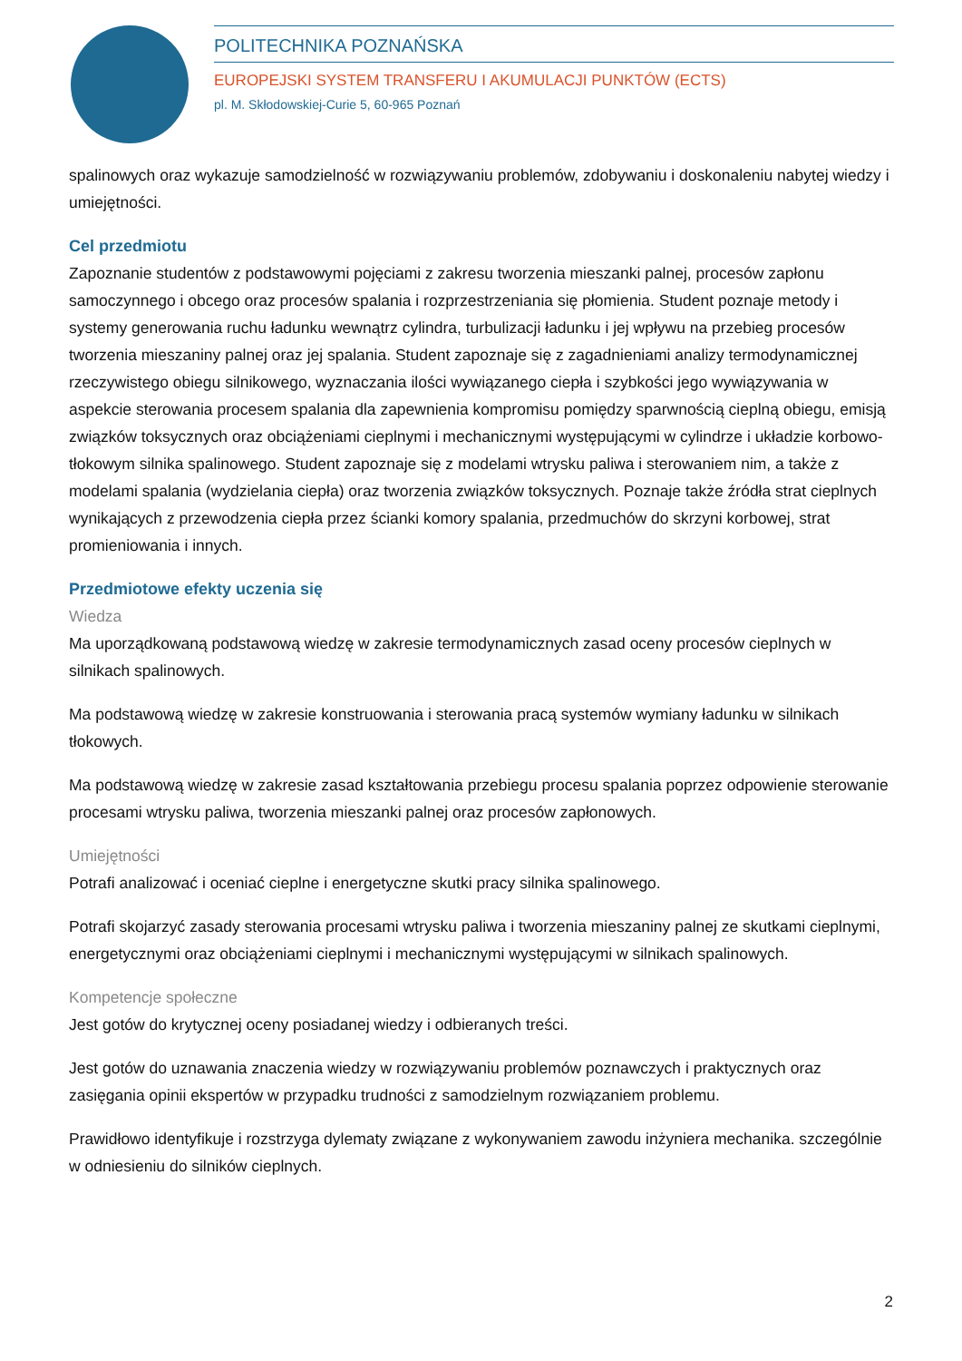POLITECHNIKA POZNAŃSKA
EUROPEJSKI SYSTEM TRANSFERU I AKUMULACJI PUNKTÓW (ECTS)
pl. M. Skłodowskiej-Curie 5, 60-965 Poznań
spalinowych oraz wykazuje samodzielność w rozwiązywaniu problemów, zdobywaniu i doskonaleniu nabytej wiedzy i umiejętności.
Cel przedmiotu
Zapoznanie studentów z podstawowymi pojęciami z zakresu tworzenia mieszanki palnej, procesów zapłonu samoczynnego i obcego oraz procesów spalania i rozprzestrzeniania się płomienia. Student poznaje metody i systemy generowania ruchu ładunku wewnątrz cylindra, turbulizacji ładunku i jej wpływu na przebieg procesów tworzenia mieszaniny palnej oraz jej spalania. Student zapoznaje się z zagadnieniami analizy termodynamicznej rzeczywistego obiegu silnikowego, wyznaczania ilości wywiązanego ciepła i szybkości jego wywiązywania w aspekcie sterowania procesem spalania dla zapewnienia kompromisu pomiędzy sparwnością cieplną obiegu, emisją związków toksycznych oraz obciążeniami cieplnymi i mechanicznymi występującymi w cylindrze i układzie korbowo-tłokowym silnika spalinowego. Student zapoznaje się z modelami wtrysku paliwa i sterowaniem nim, a także z modelami spalania (wydzielania ciepła) oraz tworzenia związków toksycznych. Poznaje także źródła strat cieplnych wynikających z przewodzenia ciepła przez ścianki komory spalania, przedmuchów do skrzyni korbowej, strat promieniowania i innych.
Przedmiotowe efekty uczenia się
Wiedza
Ma uporządkowaną podstawową wiedzę w zakresie termodynamicznych zasad oceny procesów cieplnych w silnikach spalinowych.
Ma podstawową wiedzę w zakresie konstruowania i sterowania pracą systemów wymiany ładunku w silnikach tłokowych.
Ma podstawową wiedzę w zakresie zasad kształtowania przebiegu procesu spalania poprzez odpowienie sterowanie procesami wtrysku paliwa, tworzenia mieszanki palnej oraz procesów zapłonowych.
Umiejętności
Potrafi analizować i oceniać cieplne i energetyczne skutki pracy silnika spalinowego.
Potrafi skojarzyć zasady sterowania procesami wtrysku paliwa i tworzenia mieszaniny palnej ze skutkami cieplnymi, energetycznymi oraz obciążeniami cieplnymi i mechanicznymi występującymi w silnikach spalinowych.
Kompetencje społeczne
Jest gotów do krytycznej oceny posiadanej wiedzy i odbieranych treści.
Jest gotów do uznawania znaczenia wiedzy w rozwiązywaniu problemów poznawczych i praktycznych oraz zasięgania opinii ekspertów w przypadku trudności z samodzielnym rozwiązaniem problemu.
Prawidłowo identyfikuje i rozstrzyga dylematy związane z wykonywaniem zawodu inżyniera mechanika. szczególnie w odniesieniu do silników cieplnych.
2